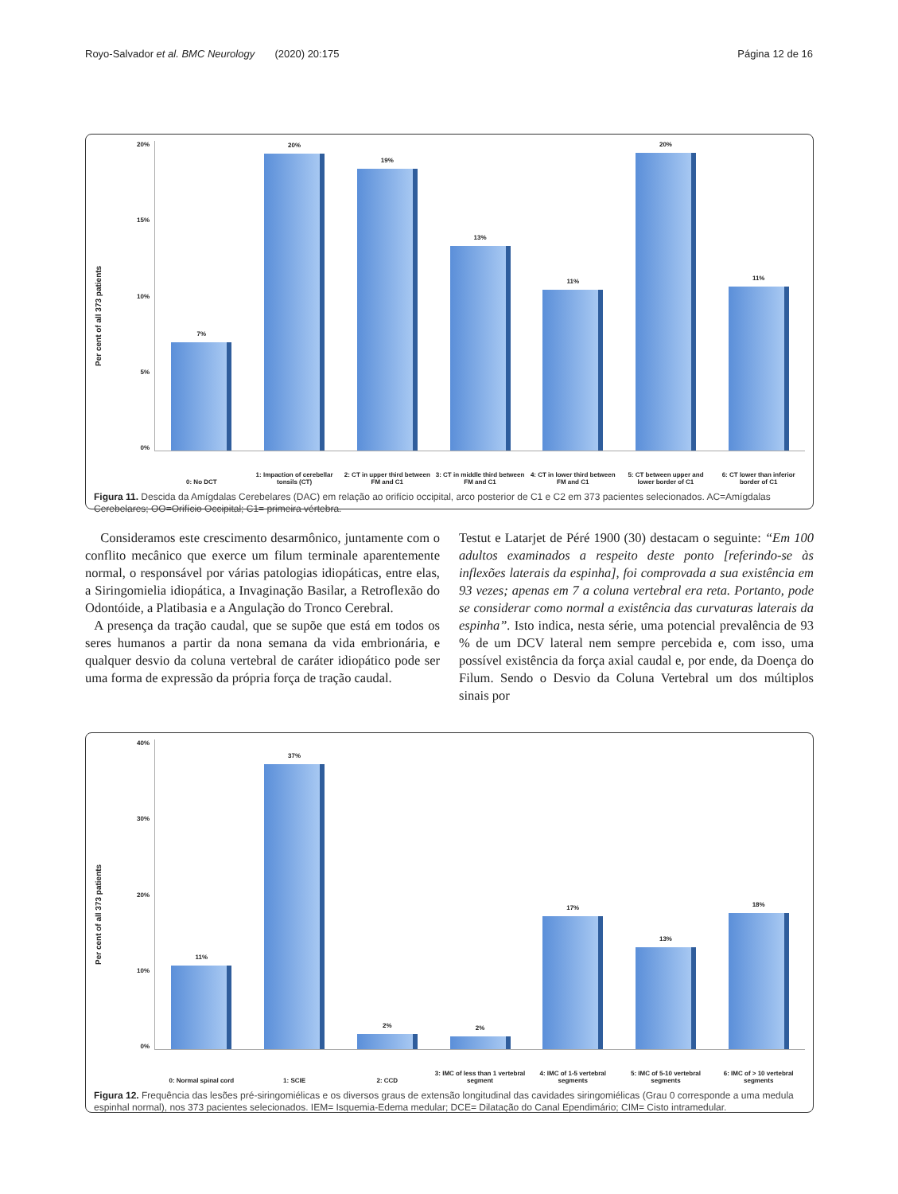Royo-Salvador et al. BMC Neurology (2020) 20:175 Página 12 de 16
Per cent of all 373 patients
20%
15%
10%
5%
0%
7%
0: No DCT
20%
1: Impaction of cerebellar tonsils (CT)
19%
2: CT in upper third between FM and C1
13%
3: CT in middle third between FM and C1
11%
4: CT in lower third between FM and C1
20%
5: CT between upper and lower border of C1
11%
6: CT lower than inferior border of C1
Figura 11. Descida da Amígdalas Cerebelares (DAC) em relação ao orifício occipital, arco posterior de C1 e C2 em 373 pacientes selecionados. AC=Amígdalas Cerebelares; OO=Orifício Occipital; C1= primeira vértebra.
Consideramos este crescimento desarmônico, juntamente com o conflito mecânico que exerce um filum terminale aparentemente normal, o responsável por várias patologias idiopáticas, entre elas, a Siringomielia idiopática, a Invaginação Basilar, a Retroflexão do Odontóide, a Platibasia e a Angulação do Tronco Cerebral.
A presença da tração caudal, que se supõe que está em todos os seres humanos a partir da nona semana da vida embrionária, e qualquer desvio da coluna vertebral de caráter idiopático pode ser uma forma de expressão da própria força de tração caudal.
Testut e Latarjet de Péré 1900 (30) destacam o seguinte: “Em 100 adultos examinados a respeito deste ponto [referindo-se às inflexões laterais da espinha], foi comprovada a sua existência em 93 vezes; apenas em 7 a coluna vertebral era reta. Portanto, pode se considerar como normal a existência das curvaturas laterais da espinha”. Isto indica, nesta série, uma potencial prevalência de 93 % de um DCV lateral nem sempre percebida e, com isso, uma possível existência da força axial caudal e, por ende, da Doença do Filum. Sendo o Desvio da Coluna Vertebral um dos múltiplos sinais por
Per cent of all 373 patients
40%
30%
20%
10%
0%
11%
0: Normal spinal cord
37%
1: SCIE
2%
2: CCD
2%
3: IMC of less than 1 vertebral segment
17%
4: IMC of 1-5 vertebral segments
13%
5: IMC of 5-10 vertebral segments
18%
6: IMC of > 10 vertebral segments
Figura 12. Frequência das lesões pré-siringomiélicas e os diversos graus de extensão longitudinal das cavidades siringomiélicas (Grau 0 corresponde a uma medula espinhal normal), nos 373 pacientes selecionados. IEM= Isquemia-Edema medular; DCE= Dilatação do Canal Ependimário; CIM= Cisto intramedular.